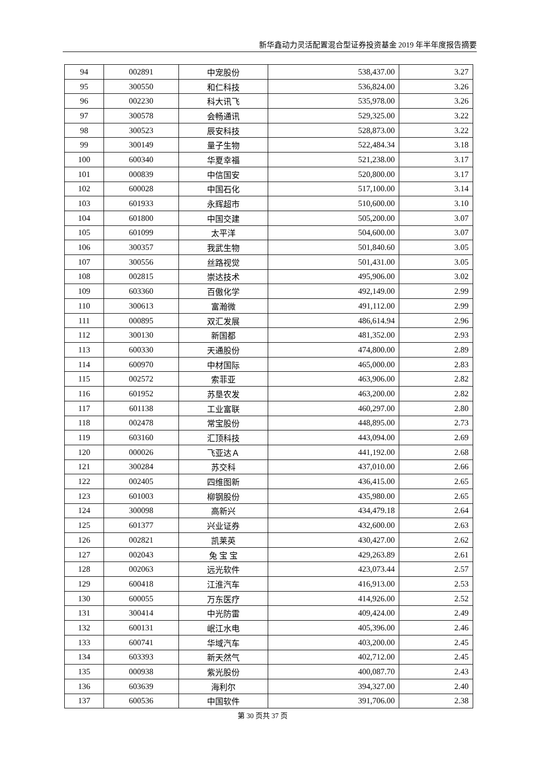新华鑫动力灵活配置混合型证券投资基金 2019 年半年度报告摘要
| 94 | 002891 | 中宠股份 | 538,437.00 | 3.27 |
| 95 | 300550 | 和仁科技 | 536,824.00 | 3.26 |
| 96 | 002230 | 科大讯飞 | 535,978.00 | 3.26 |
| 97 | 300578 | 会畅通讯 | 529,325.00 | 3.22 |
| 98 | 300523 | 辰安科技 | 528,873.00 | 3.22 |
| 99 | 300149 | 量子生物 | 522,484.34 | 3.18 |
| 100 | 600340 | 华夏幸福 | 521,238.00 | 3.17 |
| 101 | 000839 | 中信国安 | 520,800.00 | 3.17 |
| 102 | 600028 | 中国石化 | 517,100.00 | 3.14 |
| 103 | 601933 | 永辉超市 | 510,600.00 | 3.10 |
| 104 | 601800 | 中国交建 | 505,200.00 | 3.07 |
| 105 | 601099 | 太平洋 | 504,600.00 | 3.07 |
| 106 | 300357 | 我武生物 | 501,840.60 | 3.05 |
| 107 | 300556 | 丝路视觉 | 501,431.00 | 3.05 |
| 108 | 002815 | 崇达技术 | 495,906.00 | 3.02 |
| 109 | 603360 | 百傲化学 | 492,149.00 | 2.99 |
| 110 | 300613 | 富瀚微 | 491,112.00 | 2.99 |
| 111 | 000895 | 双汇发展 | 486,614.94 | 2.96 |
| 112 | 300130 | 新国都 | 481,352.00 | 2.93 |
| 113 | 600330 | 天通股份 | 474,800.00 | 2.89 |
| 114 | 600970 | 中材国际 | 465,000.00 | 2.83 |
| 115 | 002572 | 索菲亚 | 463,906.00 | 2.82 |
| 116 | 601952 | 苏垦农发 | 463,200.00 | 2.82 |
| 117 | 601138 | 工业富联 | 460,297.00 | 2.80 |
| 118 | 002478 | 常宝股份 | 448,895.00 | 2.73 |
| 119 | 603160 | 汇顶科技 | 443,094.00 | 2.69 |
| 120 | 000026 | 飞亚达Ａ | 441,192.00 | 2.68 |
| 121 | 300284 | 苏交科 | 437,010.00 | 2.66 |
| 122 | 002405 | 四维图新 | 436,415.00 | 2.65 |
| 123 | 601003 | 柳钢股份 | 435,980.00 | 2.65 |
| 124 | 300098 | 高新兴 | 434,479.18 | 2.64 |
| 125 | 601377 | 兴业证券 | 432,600.00 | 2.63 |
| 126 | 002821 | 凯莱英 | 430,427.00 | 2.62 |
| 127 | 002043 | 兔 宝 宝 | 429,263.89 | 2.61 |
| 128 | 002063 | 远光软件 | 423,073.44 | 2.57 |
| 129 | 600418 | 江淮汽车 | 416,913.00 | 2.53 |
| 130 | 600055 | 万东医疗 | 414,926.00 | 2.52 |
| 131 | 300414 | 中光防雷 | 409,424.00 | 2.49 |
| 132 | 600131 | 岷江水电 | 405,396.00 | 2.46 |
| 133 | 600741 | 华域汽车 | 403,200.00 | 2.45 |
| 134 | 603393 | 新天然气 | 402,712.00 | 2.45 |
| 135 | 000938 | 紫光股份 | 400,087.70 | 2.43 |
| 136 | 603639 | 海利尔 | 394,327.00 | 2.40 |
| 137 | 600536 | 中国软件 | 391,706.00 | 2.38 |
第 30 页共 37 页